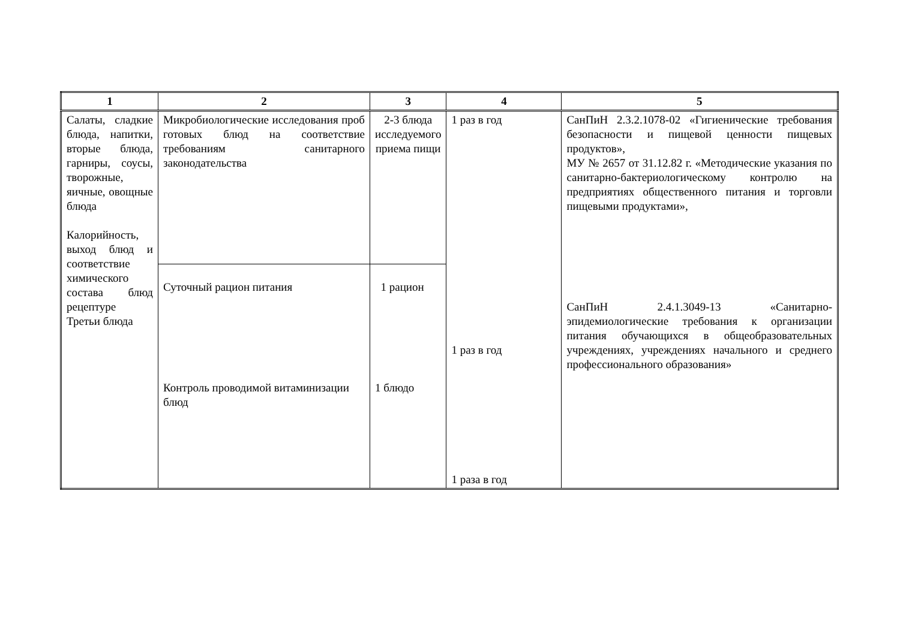| 1 | 2 | 3 | 4 | 5 |
| --- | --- | --- | --- | --- |
| Салаты, сладкие блюда, напитки, вторые блюда, гарниры, соусы, творожные, яичные, овощные блюда Калорийность, выход блюд и соответствие химического состава блюд рецептуре Третьи блюда | Микробиологические исследования проб готовых блюд на соответствие требованиям санитарного законодательства | 2-3 блюда исследуемого приема пищи | 1 раз в год 1 раз в год 1 раза в год | СанПиН 2.3.2.1078-02 «Гигиенические требования безопасности и пищевой ценности пищевых продуктов», МУ № 2657 от 31.12.82 г. «Методические указания по санитарно-бактериологическому контролю на предприятиях общественного питания и торговли пищевыми продуктами», СанПиН 2.4.1.3049-13 «Санитарно-эпидемиологические требования к организации питания обучающихся в общеобразовательных учреждениях, учреждениях начального и среднего профессионального образования» |
| | Суточный рацион питания Контроль проводимой витаминизации блюд | 1 рацион 1 блюдо | | |